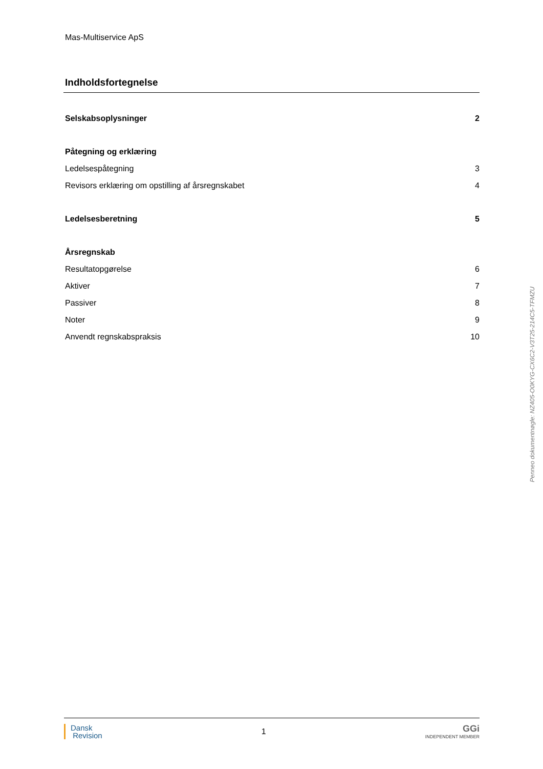Mas-Multiservice ApS
Indholdsfortegnelse
Selskabsoplysninger 2
Påtegning og erklæring
Ledelsespåtegning 3
Revisors erklæring om opstilling af årsregnskabet 4
Ledelsesberetning 5
Årsregnskab
Resultatopgørelse 6
Aktiver 7
Passiver 8
Noter 9
Anvendt regnskabspraksis 10
Penneo dokumentnøgle: NZ405-O0KYG-CX6C2-V3T25-214C5-TFMZU
Dansk
Revision
1
GGi
INDEPENDENT MEMBER